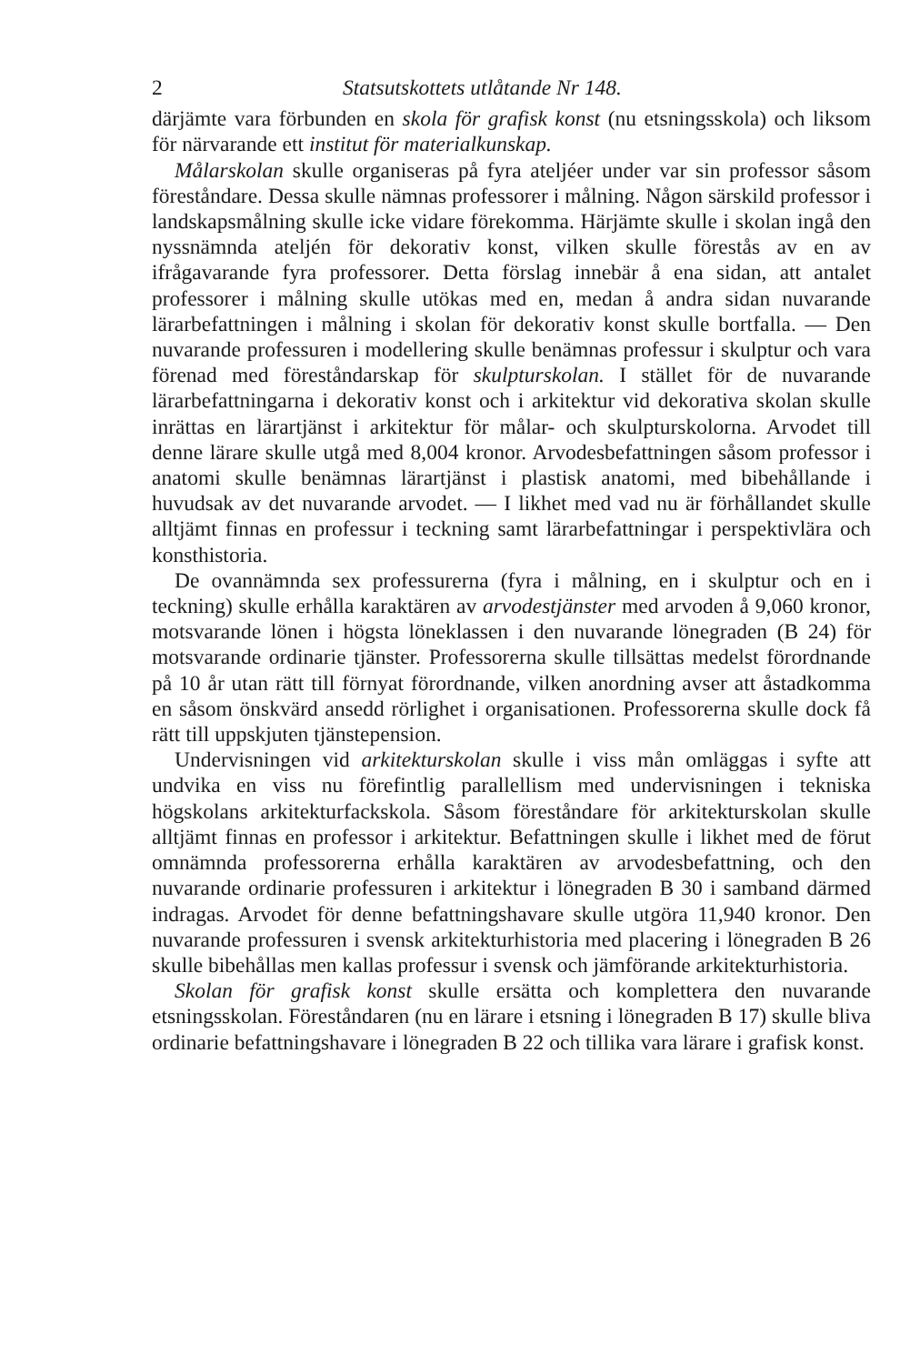2 Statsutskottets utlåtande Nr 148.
därjämte vara förbunden en skola för grafisk konst (nu etsningsskola) och liksom för närvarande ett institut för materialkunskap.
Målarskolan skulle organiseras på fyra ateljéer under var sin professor såsom föreståndare. Dessa skulle nämnas professorer i målning. Någon särskild professor i landskapsmålning skulle icke vidare förekomma. Härjämte skulle i skolan ingå den nyssnämnda ateljén för dekorativ konst, vilken skulle förestås av en av ifrågavarande fyra professorer. Detta förslag innebär å ena sidan, att antalet professorer i målning skulle utökas med en, medan å andra sidan nuvarande lärarbefattningen i målning i skolan för dekorativ konst skulle bortfalla. — Den nuvarande professuren i modellering skulle benämnas professur i skulptur och vara förenad med föreståndarskap för skulpturskolan. I stället för de nuvarande lärarbefattningarna i dekorativ konst och i arkitektur vid dekorativa skolan skulle inrättas en lärartjänst i arkitektur för målar- och skulpturskolorna. Arvodet till denne lärare skulle utgå med 8,004 kronor. Arvodesbefattningen såsom professor i anatomi skulle benämnas lärartjänst i plastisk anatomi, med bibehållande i huvudsak av det nuvarande arvodet. — I likhet med vad nu är förhållandet skulle alltjämt finnas en professur i teckning samt lärarbefattningar i perspektivlära och konsthistoria.
De ovannämnda sex professurerna (fyra i målning, en i skulptur och en i teckning) skulle erhålla karaktären av arvodestjänster med arvoden å 9,060 kronor, motsvarande lönen i högsta löneklassen i den nuvarande lönegraden (B 24) för motsvarande ordinarie tjänster. Professorerna skulle tillsättas medelst förordnande på 10 år utan rätt till förnyat förordnande, vilken anordning avser att åstadkomma en såsom önskvärd ansedd rörlighet i organisationen. Professorerna skulle dock få rätt till uppskjuten tjänstepension.
Undervisningen vid arkitekturskolan skulle i viss mån omläggas i syfte att undvika en viss nu förefintlig parallellism med undervisningen i tekniska högskolans arkitekturfackskola. Såsom föreståndare för arkitekturskolan skulle alltjämt finnas en professor i arkitektur. Befattningen skulle i likhet med de förut omnämnda professorerna erhålla karaktären av arvodesbefattning, och den nuvarande ordinarie professuren i arkitektur i lönegraden B 30 i samband därmed indragas. Arvodet för denne befattningshavare skulle utgöra 11,940 kronor. Den nuvarande professuren i svensk arkitekturhistoria med placering i lönegraden B 26 skulle bibehållas men kallas professur i svensk och jämförande arkitekturhistoria.
Skolan för grafisk konst skulle ersätta och komplettera den nuvarande etsningsskolan. Föreståndaren (nu en lärare i etsning i lönegraden B 17) skulle bliva ordinarie befattningshavare i lönegraden B 22 och tillika vara lärare i grafisk konst.